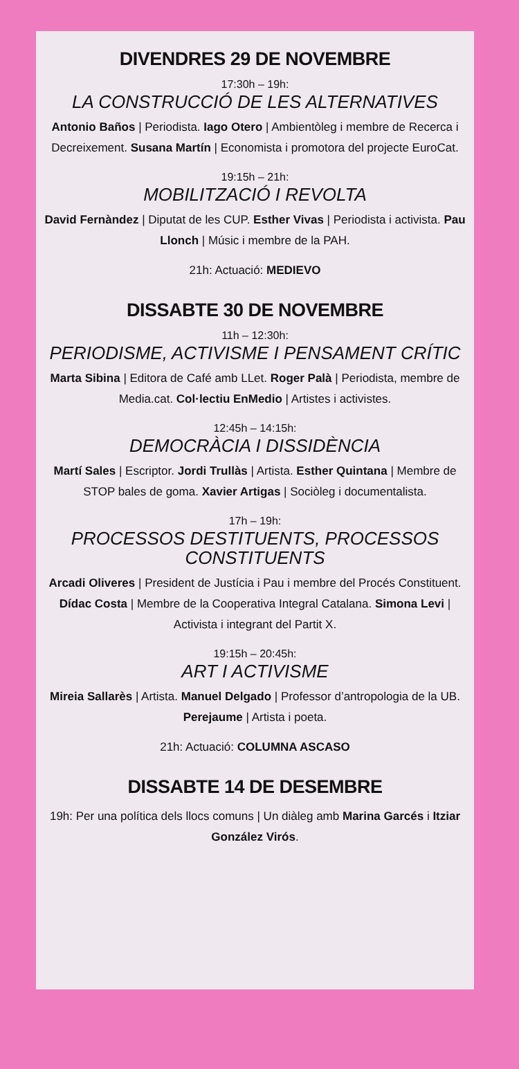DIVENDRES 29 DE NOVEMBRE
17:30h – 19h:
LA CONSTRUCCIÓ DE LES ALTERNATIVES
Antonio Baños | Periodista. Iago Otero | Ambientòleg i membre de Recerca i Decreixement. Susana Martín | Economista i promotora del projecte EuroCat.
19:15h – 21h:
MOBILITZACIÓ I REVOLTA
David Fernàndez | Diputat de les CUP. Esther Vivas | Periodista i activista. Pau Llonch | Músic i membre de la PAH.
21h: Actuació: MEDIEVO
DISSABTE 30 DE NOVEMBRE
11h – 12:30h:
PERIODISME, ACTIVISME I PENSAMENT CRÍTIC
Marta Sibina | Editora de Café amb LLet. Roger Palà | Periodista, membre de Media.cat. Col·lectiu EnMedio | Artistes i activistes.
12:45h – 14:15h:
DEMOCRÀCIA I DISSIDÈNCIA
Martí Sales | Escriptor. Jordi Trullàs | Artista. Esther Quintana | Membre de STOP bales de goma. Xavier Artigas | Sociòleg i documentalista.
17h – 19h:
PROCESSOS DESTITUENTS, PROCESSOS CONSTITUENTS
Arcadi Oliveres | President de Justícia i Pau i membre del Procés Constituent. Dídac Costa | Membre de la Cooperativa Integral Catalana. Simona Levi | Activista i integrant del Partit X.
19:15h – 20:45h:
ART I ACTIVISME
Mireia Sallarès | Artista. Manuel Delgado | Professor d’antropologia de la UB. Perejaume | Artista i poeta.
21h: Actuació: COLUMNA ASCASO
DISSABTE 14 DE DESEMBRE
19h: Per una política dels llocs comuns | Un diàleg amb Marina Garcés i Itziar González Virós.